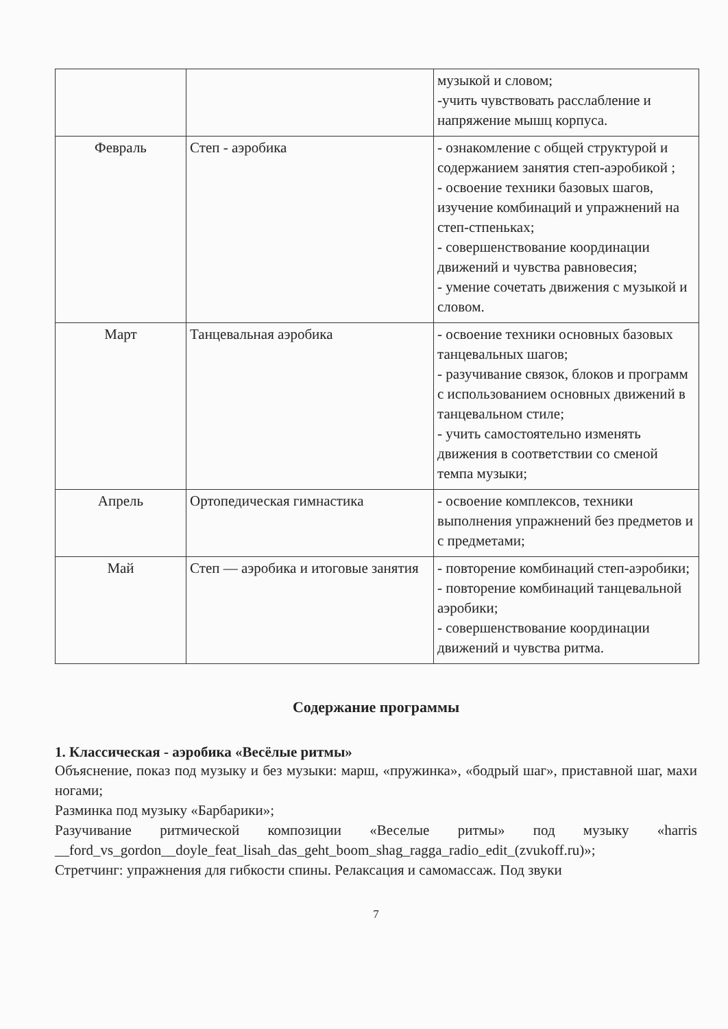| | | музыкой и словом; -учить чувствовать расслабление и напряжение мышц корпуса. |
| Февраль | Степ - аэробика | - ознакомление с общей структурой и содержанием занятия степ-аэробикой ; - освоение техники базовых шагов, изучение комбинаций и упражнений на степ-стпеньках; - совершенствование координации движений и чувства равновесия; - умение сочетать движения с музыкой и словом. |
| Март | Танцевальная аэробика | - освоение техники основных базовых танцевальных шагов; - разучивание связок, блоков и программ с использованием основных движений в танцевальном стиле; - учить самостоятельно изменять движения в соответствии со сменой темпа музыки; |
| Апрель | Ортопедическая гимнастика | - освоение комплексов, техники выполнения упражнений без предметов и с предметами; |
| Май | Степ — аэробика и итоговые занятия | - повторение комбинаций степ-аэробики; - повторение комбинаций танцевальной аэробики; - совершенствование координации движений и чувства ритма. |
Содержание программы
1. Классическая - аэробика «Весёлые ритмы»
Объяснение, показ под музыку и без музыки: марш, «пружинка», «бодрый шаг», приставной шаг, махи ногами;
Разминка под музыку «Барбарики»;
Разучивание ритмической композиции «Веселые ритмы» под музыку «harris __ford_vs_gordon__doyle_feat_lisah_das_geht_boom_shag_ragga_radio_edit_(zvukoff.ru)»;
Стретчинг: упражнения для гибкости спины. Релаксация и самомассаж. Под звуки
7